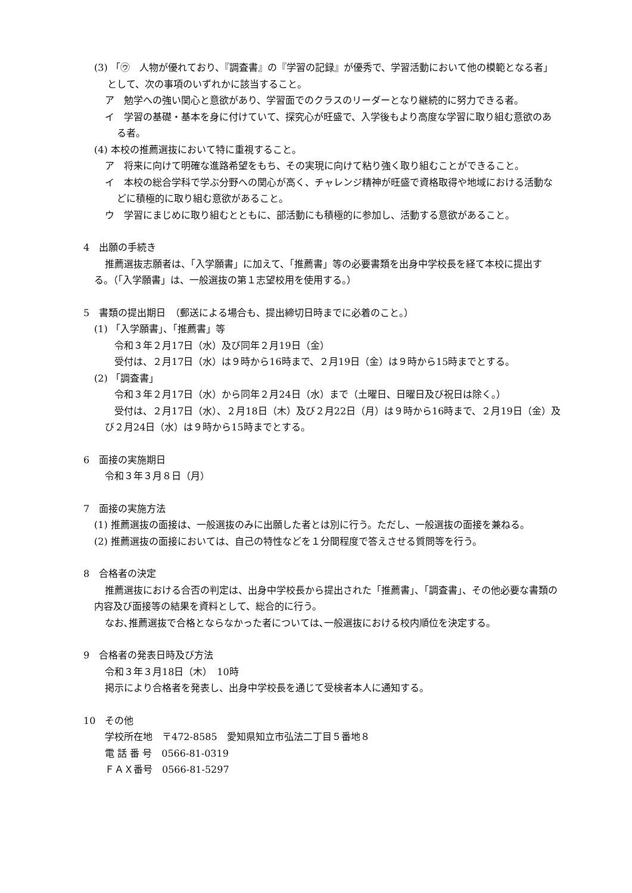(3) 「㋒　人物が優れており、『調査書』の『学習の記録』が優秀で、学習活動において他の模範となる者」として、次の事項のいずれかに該当すること。
ア　勉学への強い関心と意欲があり、学習面でのクラスのリーダーとなり継続的に努力できる者。
イ　学習の基礎・基本を身に付けていて、探究心が旺盛で、入学後もより高度な学習に取り組む意欲のある者。
(4) 本校の推薦選抜において特に重視すること。
ア　将来に向けて明確な進路希望をもち、その実現に向けて粘り強く取り組むことができること。
イ　本校の総合学科で学ぶ分野への関心が高く、チャレンジ精神が旺盛で資格取得や地域における活動などに積極的に取り組む意欲があること。
ウ　学習にまじめに取り組むとともに、部活動にも積極的に参加し、活動する意欲があること。
4　出願の手続き
推薦選抜志願者は、「入学願書」に加えて、「推薦書」等の必要書類を出身中学校長を経て本校に提出する。（「入学願書」は、一般選抜の第１志望校用を使用する。）
5　書類の提出期日　（郵送による場合も、提出締切日時までに必着のこと。）
(1) 「入学願書」、「推薦書」等
令和３年２月17日（水）及び同年２月19日（金）
受付は、２月17日（水）は９時から16時まで、２月19日（金）は９時から15時までとする。
(2) 「調査書」
令和３年２月17日（水）から同年２月24日（水）まで（土曜日、日曜日及び祝日は除く。）
受付は、２月17日（水）、２月18日（木）及び２月22日（月）は９時から16時まで、２月19日（金）及び２月24日（水）は９時から15時までとする。
6　面接の実施期日
令和３年３月８日（月）
7　面接の実施方法
(1) 推薦選抜の面接は、一般選抜のみに出願した者とは別に行う。ただし、一般選抜の面接を兼ねる。
(2) 推薦選抜の面接においては、自己の特性などを１分間程度で答えさせる質問等を行う。
8　合格者の決定
推薦選抜における合否の判定は、出身中学校長から提出された「推薦書」、「調査書」、その他必要な書類の内容及び面接等の結果を資料として、総合的に行う。
なお､推薦選抜で合格とならなかった者については､一般選抜における校内順位を決定する。
9　合格者の発表日時及び方法
令和３年３月18日（木）　10時
掲示により合格者を発表し、出身中学校長を通じて受検者本人に通知する。
10　その他
学校所在地　〒472-8585　愛知県知立市弘法二丁目５番地８
電 話 番 号　0566-81-0319
ＦＡＸ番号　0566-81-5297